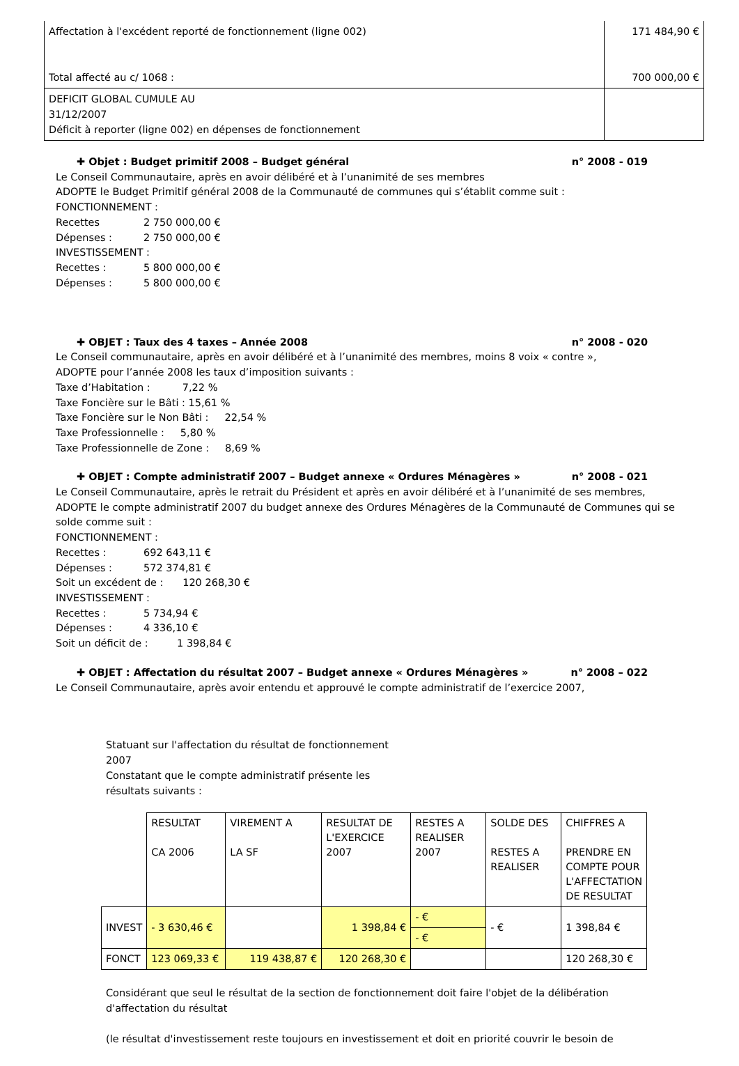| Affectation à l'excédent reporté de fonctionnement (ligne 002) Total affecté au c/ 1068 : | 171 484,90 € 700 000,00 € |
| DEFICIT GLOBAL CUMULE AU 31/12/2007 Déficit à reporter (ligne 002) en dépenses de fonctionnement | |
✚ Objet : Budget primitif 2008 – Budget général n° 2008 - 019
Le Conseil Communautaire, après en avoir délibéré et à l’unanimité de ses membres
ADOPTE le Budget Primitif général 2008 de la Communauté de communes qui s’établit comme suit :
FONCTIONNEMENT :
Recettes 2 750 000,00 €
Dépenses : 2 750 000,00 €
INVESTISSEMENT :
Recettes : 5 800 000,00 €
Dépenses : 5 800 000,00 €
✚ OBJET : Taux des 4 taxes – Année 2008 n° 2008 - 020
Le Conseil communautaire, après en avoir délibéré et à l’unanimité des membres, moins 8 voix « contre »,
ADOPTE pour l’année 2008 les taux d’imposition suivants :
Taxe d’Habitation : 7,22 %
Taxe Foncière sur le Bâti : 15,61 %
Taxe Foncière sur le Non Bâti : 22,54 %
Taxe Professionnelle : 5,80 %
Taxe Professionnelle de Zone : 8,69 %
✚ OBJET : Compte administratif 2007 – Budget annexe « Ordures Ménagères » n° 2008 - 021
Le Conseil Communautaire, après le retrait du Président et après en avoir délibéré et à l’unanimité de ses membres,
ADOPTE le compte administratif 2007 du budget annexe des Ordures Ménagères de la Communauté de Communes qui se solde comme suit :
FONCTIONNEMENT :
Recettes : 692 643,11 €
Dépenses : 572 374,81 €
Soit un excédent de : 120 268,30 €
INVESTISSEMENT :
Recettes : 5 734,94 €
Dépenses : 4 336,10 €
Soit un déficit de : 1 398,84 €
✚ OBJET : Affectation du résultat 2007 – Budget annexe « Ordures Ménagères » n° 2008 – 022
Le Conseil Communautaire, après avoir entendu et approuvé le compte administratif de l’exercice 2007,
Statuant sur l'affectation du résultat de fonctionnement 2007
Constatant que le compte administratif présente les résultats suivants :
| | RESULTAT CA 2006 | VIREMENT A LA SF | RESULTAT DE L'EXERCICE 2007 | RESTES A REALISER 2007 | SOLDE DES RESTES A REALISER | CHIFFRES A PRENDRE EN COMPTE POUR L'AFFECTATION DE RESULTAT |
| INVEST | - 3 630,46 € | | 1 398,84 € | - € - € | - € | 1 398,84 € |
| FONCT | 123 069,33 € | 119 438,87 € | 120 268,30 € | | | 120 268,30 € |
Considérant que seul le résultat de la section de fonctionnement doit faire l'objet de la délibération d'affectation du résultat
(le résultat d'investissement reste toujours en investissement et doit en priorité couvrir le besoin de